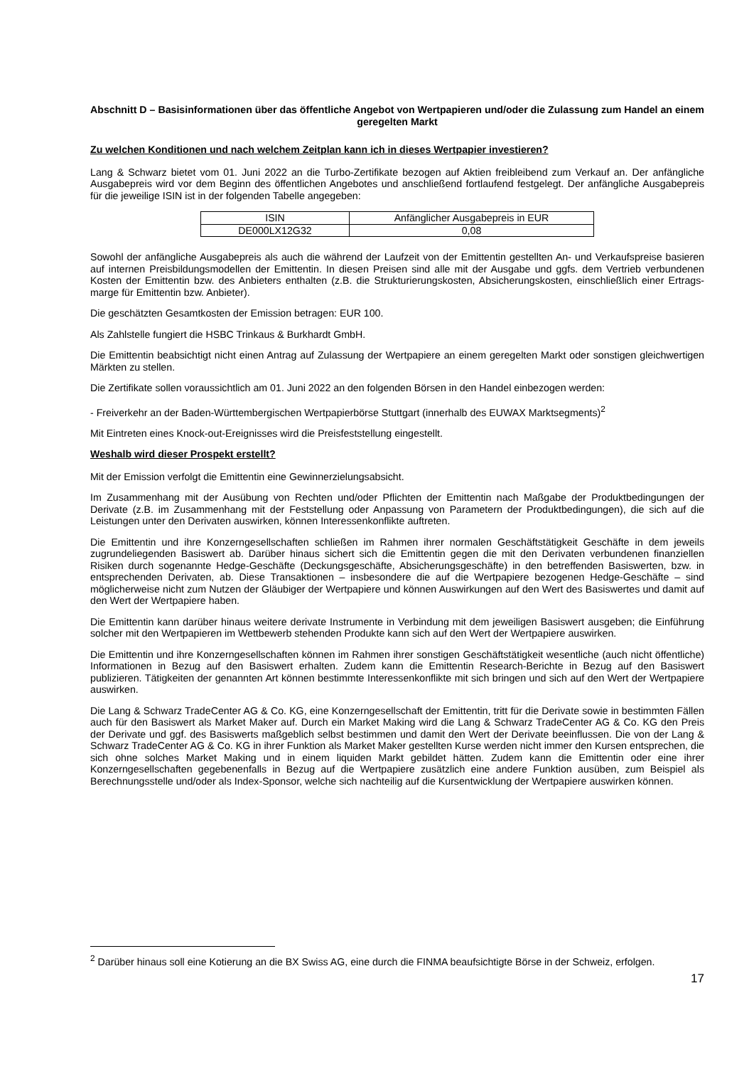Abschnitt D – Basisinformationen über das öffentliche Angebot von Wertpapieren und/oder die Zulassung zum Handel an einem geregelten Markt
Zu welchen Konditionen und nach welchem Zeitplan kann ich in dieses Wertpapier investieren?
Lang & Schwarz bietet vom 01. Juni 2022 an die Turbo-Zertifikate bezogen auf Aktien freibleibend zum Verkauf an. Der anfängliche Ausgabepreis wird vor dem Beginn des öffentlichen Angebotes und anschließend fortlaufend festgelegt. Der anfängliche Ausgabepreis für die jeweilige ISIN ist in der folgenden Tabelle angegeben:
| ISIN | Anfänglicher Ausgabepreis in EUR |
| DE000LX12G32 | 0,08 |
Sowohl der anfängliche Ausgabepreis als auch die während der Laufzeit von der Emittentin gestellten An- und Verkaufspreise basieren auf internen Preisbildungsmodellen der Emittentin. In diesen Preisen sind alle mit der Ausgabe und ggfs. dem Vertrieb verbundenen Kosten der Emittentin bzw. des Anbieters enthalten (z.B. die Strukturierungskosten, Absicherungskosten, einschließlich einer Ertrags-marge für Emittentin bzw. Anbieter).
Die geschätzten Gesamtkosten der Emission betragen: EUR 100.
Als Zahlstelle fungiert die HSBC Trinkaus & Burkhardt GmbH.
Die Emittentin beabsichtigt nicht einen Antrag auf Zulassung der Wertpapiere an einem geregelten Markt oder sonstigen gleichwertigen Märkten zu stellen.
Die Zertifikate sollen voraussichtlich am 01. Juni 2022 an den folgenden Börsen in den Handel einbezogen werden:
- Freiverkehr an der Baden-Württembergischen Wertpapierbörse Stuttgart (innerhalb des EUWAX Marktsegments)<sup>2</sup>
Mit Eintreten eines Knock-out-Ereignisses wird die Preisfeststellung eingestellt.
Weshalb wird dieser Prospekt erstellt?
Mit der Emission verfolgt die Emittentin eine Gewinnerzielungsabsicht.
Im Zusammenhang mit der Ausübung von Rechten und/oder Pflichten der Emittentin nach Maßgabe der Produktbedingungen der Derivate (z.B. im Zusammenhang mit der Feststellung oder Anpassung von Parametern der Produktbedingungen), die sich auf die Leistungen unter den Derivaten auswirken, können Interessenkonflikte auftreten.
Die Emittentin und ihre Konzerngesellschaften schließen im Rahmen ihrer normalen Geschäftstätigkeit Geschäfte in dem jeweils zugrundeliegenden Basiswert ab. Darüber hinaus sichert sich die Emittentin gegen die mit den Derivaten verbundenen finanziellen Risiken durch sogenannte Hedge-Geschäfte (Deckungsgeschäfte, Absicherungsgeschäfte) in den betreffenden Basiswerten, bzw. in entsprechenden Derivaten, ab. Diese Transaktionen – insbesondere die auf die Wertpapiere bezogenen Hedge-Geschäfte – sind möglicherweise nicht zum Nutzen der Gläubiger der Wertpapiere und können Auswirkungen auf den Wert des Basiswertes und damit auf den Wert der Wertpapiere haben.
Die Emittentin kann darüber hinaus weitere derivate Instrumente in Verbindung mit dem jeweiligen Basiswert ausgeben; die Einführung solcher mit den Wertpapieren im Wettbewerb stehenden Produkte kann sich auf den Wert der Wertpapiere auswirken.
Die Emittentin und ihre Konzerngesellschaften können im Rahmen ihrer sonstigen Geschäftstätigkeit wesentliche (auch nicht öffentliche) Informationen in Bezug auf den Basiswert erhalten. Zudem kann die Emittentin Research-Berichte in Bezug auf den Basiswert publizieren. Tätigkeiten der genannten Art können bestimmte Interessenkonflikte mit sich bringen und sich auf den Wert der Wertpapiere auswirken.
Die Lang & Schwarz TradeCenter AG & Co. KG, eine Konzerngesellschaft der Emittentin, tritt für die Derivate sowie in bestimmten Fällen auch für den Basiswert als Market Maker auf. Durch ein Market Making wird die Lang & Schwarz TradeCenter AG & Co. KG den Preis der Derivate und ggf. des Basiswerts maßgeblich selbst bestimmen und damit den Wert der Derivate beeinflussen. Die von der Lang & Schwarz TradeCenter AG & Co. KG in ihrer Funktion als Market Maker gestellten Kurse werden nicht immer den Kursen entsprechen, die sich ohne solches Market Making und in einem liquiden Markt gebildet hätten. Zudem kann die Emittentin oder eine ihrer Konzerngesellschaften gegebenenfalls in Bezug auf die Wertpapiere zusätzlich eine andere Funktion ausüben, zum Beispiel als Berechnungsstelle und/oder als Index-Sponsor, welche sich nachteilig auf die Kursentwicklung der Wertpapiere auswirken können.
<sup>2</sup> Darüber hinaus soll eine Kotierung an die BX Swiss AG, eine durch die FINMA beaufsichtigte Börse in der Schweiz, erfolgen.
17